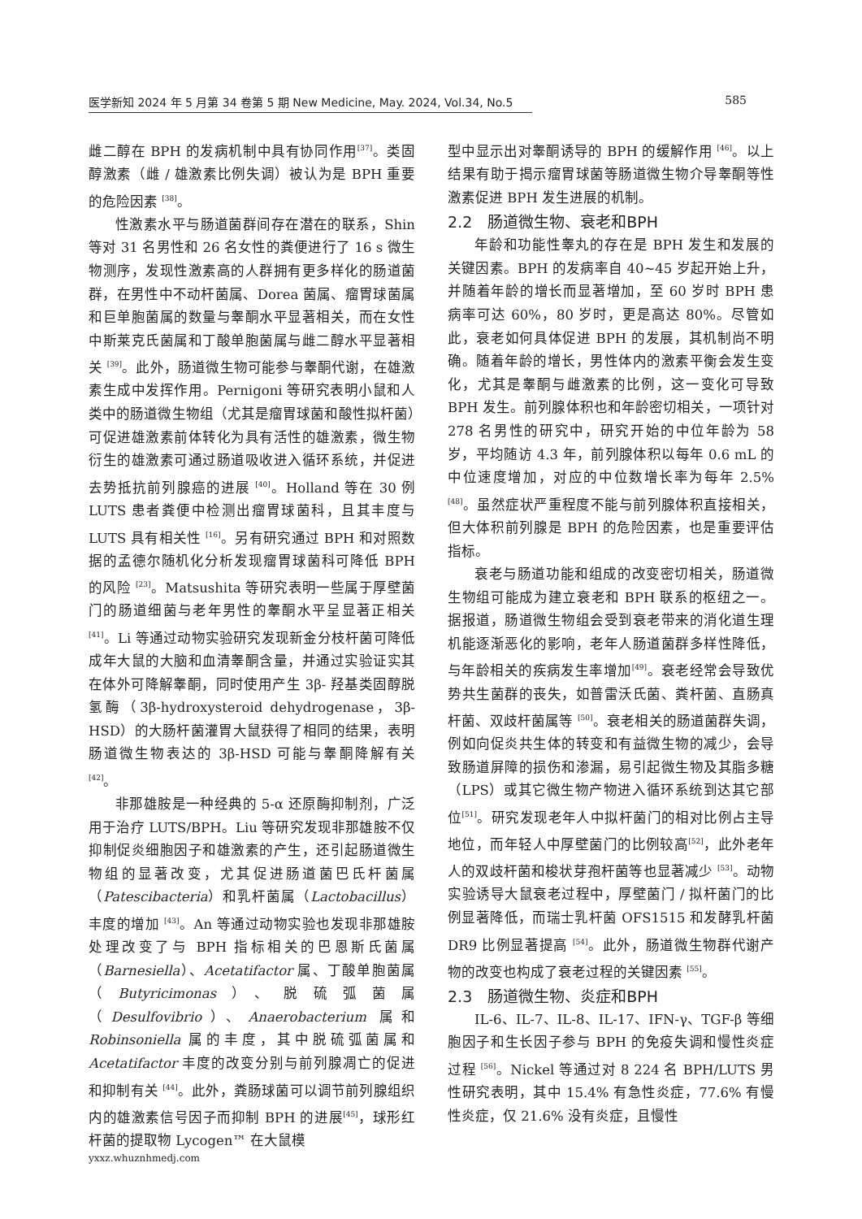医学新知 2024 年 5 月第 34 卷第 5 期 New Medicine, May. 2024, Vol.34, No.5 585
雌二醇在 BPH 的发病机制中具有协同作用<sup>[37]</sup>。类固醇激素（雌 / 雄激素比例失调）被认为是 BPH 重要的危险因素 <sup>[38]</sup>。
性激素水平与肠道菌群间存在潜在的联系，Shin 等对 31 名男性和 26 名女性的粪便进行了 16 s 微生物测序，发现性激素高的人群拥有更多样化的肠道菌群，在男性中不动杆菌属、Dorea 菌属、瘤胃球菌属和巨单胞菌属的数量与睾酮水平显著相关，而在女性中斯莱克氏菌属和丁酸单胞菌属与雌二醇水平显著相关 <sup>[39]</sup>。此外，肠道微生物可能参与睾酮代谢，在雄激素生成中发挥作用。Pernigoni 等研究表明小鼠和人类中的肠道微生物组（尤其是瘤胃球菌和酸性拟杆菌）可促进雄激素前体转化为具有活性的雄激素，微生物衍生的雄激素可通过肠道吸收进入循环系统，并促进去势抵抗前列腺癌的进展 <sup>[40]</sup>。Holland 等在 30 例 LUTS 患者粪便中检测出瘤胃球菌科，且其丰度与 LUTS 具有相关性 <sup>[16]</sup>。另有研究通过 BPH 和对照数据的孟德尔随机化分析发现瘤胃球菌科可降低 BPH 的风险 <sup>[23]</sup>。Matsushita 等研究表明一些属于厚壁菌门的肠道细菌与老年男性的睾酮水平呈显著正相关 <sup>[41]</sup>。Li 等通过动物实验研究发现新金分枝杆菌可降低成年大鼠的大脑和血清睾酮含量，并通过实验证实其在体外可降解睾酮，同时使用产生 3β- 羟基类固醇脱氢酶（3β-hydroxysteroid dehydrogenase，3β-HSD）的大肠杆菌灌胃大鼠获得了相同的结果，表明肠道微生物表达的 3β-HSD 可能与睾酮降解有关 <sup>[42]</sup>。
非那雄胺是一种经典的 5-α 还原酶抑制剂，广泛用于治疗 LUTS/BPH。Liu 等研究发现非那雄胺不仅抑制促炎细胞因子和雄激素的产生，还引起肠道微生物组的显著改变，尤其促进肠道菌巴氏杆菌属（Patescibacteria）和乳杆菌属（Lactobacillus）丰度的增加 <sup>[43]</sup>。An 等通过动物实验也发现非那雄胺处理改变了与 BPH 指标相关的巴恩斯氏菌属（Barnesiella）、Acetatifactor 属、丁酸单胞菌属（Butyricimonas）、脱硫弧菌属（Desulfovibrio）、Anaerobacterium 属和 Robinsoniella 属的丰度，其中脱硫弧菌属和 Acetatifactor 丰度的改变分别与前列腺凋亡的促进和抑制有关 <sup>[44]</sup>。此外，粪肠球菌可以调节前列腺组织内的雄激素信号因子而抑制 BPH 的进展<sup>[45]</sup>，球形红杆菌的提取物 Lycogen™ 在大鼠模
型中显示出对睾酮诱导的 BPH 的缓解作用 <sup>[46]</sup>。以上结果有助于揭示瘤胃球菌等肠道微生物介导睾酮等性激素促进 BPH 发生进展的机制。
2.2　肠道微生物、衰老和BPH
年龄和功能性睾丸的存在是 BPH 发生和发展的关键因素。BPH 的发病率自 40~45 岁起开始上升，并随着年龄的增长而显著增加，至 60 岁时 BPH 患病率可达 60%，80 岁时，更是高达 80%。尽管如此，衰老如何具体促进 BPH 的发展，其机制尚不明确。随着年龄的增长，男性体内的激素平衡会发生变化，尤其是睾酮与雌激素的比例，这一变化可导致 BPH 发生。前列腺体积也和年龄密切相关，一项针对 278 名男性的研究中，研究开始的中位年龄为 58 岁，平均随访 4.3 年，前列腺体积以每年 0.6 mL 的中位速度增加，对应的中位数增长率为每年 2.5%<sup>[48]</sup>。虽然症状严重程度不能与前列腺体积直接相关，但大体积前列腺是 BPH 的危险因素，也是重要评估指标。
衰老与肠道功能和组成的改变密切相关，肠道微生物组可能成为建立衰老和 BPH 联系的枢纽之一。据报道，肠道微生物组会受到衰老带来的消化道生理机能逐渐恶化的影响，老年人肠道菌群多样性降低，与年龄相关的疾病发生率增加<sup>[49]</sup>。衰老经常会导致优势共生菌群的丧失，如普雷沃氏菌、粪杆菌、直肠真杆菌、双歧杆菌属等 <sup>[50]</sup>。衰老相关的肠道菌群失调，例如向促炎共生体的转变和有益微生物的减少，会导致肠道屏障的损伤和渗漏，易引起微生物及其脂多糖（LPS）或其它微生物产物进入循环系统到达其它部位<sup>[51]</sup>。研究发现老年人中拟杆菌门的相对比例占主导地位，而年轻人中厚壁菌门的比例较高<sup>[52]</sup>，此外老年人的双歧杆菌和梭状芽孢杆菌等也显著减少 <sup>[53]</sup>。动物实验诱导大鼠衰老过程中，厚壁菌门 / 拟杆菌门的比例显著降低，而瑞士乳杆菌 OFS1515 和发酵乳杆菌 DR9 比例显著提高 <sup>[54]</sup>。此外，肠道微生物群代谢产物的改变也构成了衰老过程的关键因素 <sup>[55]</sup>。
2.3　肠道微生物、炎症和BPH
IL-6、IL-7、IL-8、IL-17、IFN-γ、TGF-β 等细胞因子和生长因子参与 BPH 的免疫失调和慢性炎症过程 <sup>[56]</sup>。Nickel 等通过对 8 224 名 BPH/LUTS 男性研究表明，其中 15.4% 有急性炎症，77.6% 有慢性炎症，仅 21.6% 没有炎症，且慢性
yxxz.whuznhmedj.com